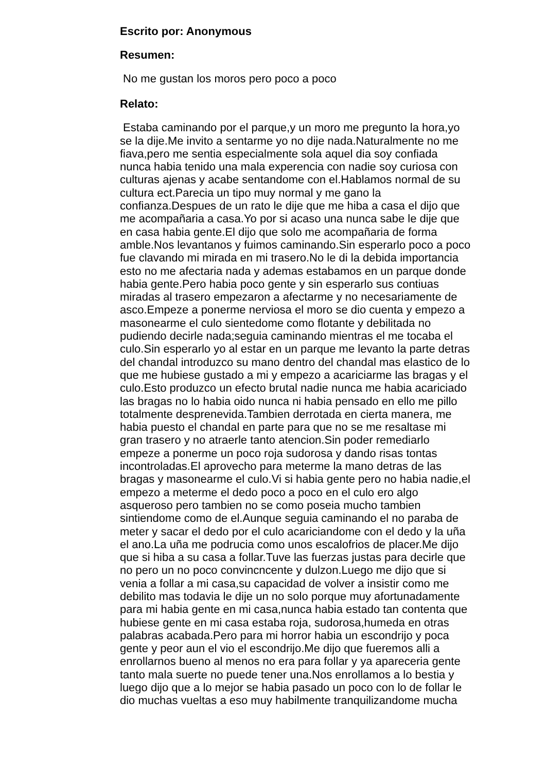Escrito por: Anonymous
Resumen:
No me gustan los moros pero poco a poco
Relato:
Estaba caminando por el parque,y un moro me pregunto la hora,yo
se la dije.Me invito a sentarme yo no dije nada.Naturalmente no me
fiava,pero me sentia especialmente sola aquel dia soy confiada
nunca habia tenido una mala experencia con nadie soy curiosa con
culturas ajenas y acabe sentandome con el.Hablamos normal de su
cultura ect.Parecia un tipo muy normal y me gano la
confianza.Despues de un rato le dije que me hiba a casa el dijo que
me acompañaria a casa.Yo por si acaso una nunca sabe le dije que
en casa habia gente.El dijo que solo me acompañaria de forma
amble.Nos levantanos y fuimos caminando.Sin esperarlo poco a poco
fue clavando mi mirada en mi trasero.No le di la debida importancia
esto no me afectaria nada y ademas estabamos en un parque donde
habia gente.Pero habia poco gente y sin esperarlo sus contiuas
miradas al trasero empezaron a afectarme y no necesariamente de
asco.Empeze a ponerme nerviosa el moro se dio cuenta y empezo a
masonearme el culo sientedome como flotante y debilitada no
pudiendo decirle nada;seguia caminando mientras el me tocaba el
culo.Sin esperarlo yo al estar en un parque me levanto la parte detras
del chandal introduzco su mano dentro del chandal mas elastico de lo
que me hubiese gustado a mi y empezo a acariciarme las bragas y el
culo.Esto produzco un efecto brutal nadie nunca me habia acariciado
las bragas no lo habia oido nunca ni habia pensado en ello me pillo
totalmente desprenevida.Tambien derrotada en cierta manera, me
habia puesto el chandal en parte para que no se me resaltase mi
gran trasero y no atraerle tanto atencion.Sin poder remediarlo
empeze a ponerme un poco roja sudorosa y dando risas tontas
incontroladas.El aprovecho para meterme la mano detras de las
bragas y masonearme el culo.Vi si habia gente pero no habia nadie,el
empezo a meterme el dedo poco a poco en el culo ero algo
asqueroso pero tambien no se como poseia mucho tambien
sintiendome como de el.Aunque seguia caminando el no paraba de
meter y sacar el dedo por el culo acariciandome con el dedo y la uña
el ano.La uña me podrucia como unos escalofrios de placer.Me dijo
que si hiba a su casa a follar.Tuve las fuerzas justas para decirle que
no pero un no poco convincncente y dulzon.Luego me dijo que si
venia a follar a mi casa,su capacidad de volver a insistir como me
debilito mas todavia le dije un no solo porque muy afortunadamente
para mi habia gente en mi casa,nunca habia estado tan contenta que
hubiese gente en mi casa estaba roja, sudorosa,humeda en otras
palabras acabada.Pero para mi horror habia un escondrijo y poca
gente y peor aun el vio el escondrijo.Me dijo que fueremos alli a
enrollarnos bueno al menos no era para follar y ya apareceria gente
tanto mala suerte no puede tener una.Nos enrollamos a lo bestia y
luego dijo que a lo mejor se habia pasado un poco con lo de follar le
dio muchas vueltas a eso muy habilmente tranquilizandome mucha